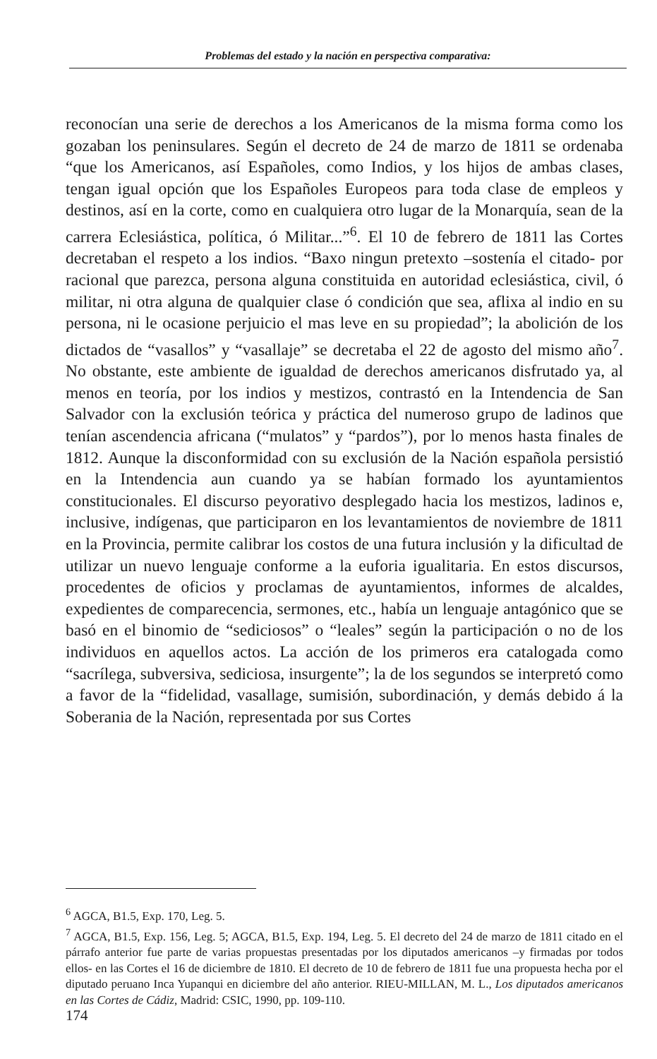Problemas del estado y la nación en perspectiva comparativa:
reconocían una serie de derechos a los Americanos de la misma forma como los gozaban los peninsulares. Según el decreto de 24 de marzo de 1811 se ordenaba “que los Americanos, así Españoles, como Indios, y los hijos de ambas clases, tengan igual opción que los Españoles Europeos para toda clase de empleos y destinos, así en la corte, como en cualquiera otro lugar de la Monarquía, sean de la carrera Eclesiástica, política, ó Militar...”<sup>6</sup>. El 10 de febrero de 1811 las Cortes decretaban el respeto a los indios. “Baxo ningun pretexto –sostenía el citado- por racional que parezca, persona alguna constituida en autoridad eclesiástica, civil, ó militar, ni otra alguna de qualquier clase ó condición que sea, aflixa al indio en su persona, ni le ocasione perjuicio el mas leve en su propiedad”; la abolición de los dictados de “vasallos” y “vasallaje” se decretaba el 22 de agosto del mismo año<sup>7</sup>. No obstante, este ambiente de igualdad de derechos americanos disfrutado ya, al menos en teoría, por los indios y mestizos, contrastó en la Intendencia de San Salvador con la exclusión teórica y práctica del numeroso grupo de ladinos que tenían ascendencia africana (“mulatos” y “pardos”), por lo menos hasta finales de 1812. Aunque la disconformidad con su exclusión de la Nación española persistió en la Intendencia aun cuando ya se habían formado los ayuntamientos constitucionales. El discurso peyorativo desplegado hacia los mestizos, ladinos e, inclusive, indígenas, que participaron en los levantamientos de noviembre de 1811 en la Provincia, permite calibrar los costos de una futura inclusión y la dificultad de utilizar un nuevo lenguaje conforme a la euforia igualitaria. En estos discursos, procedentes de oficios y proclamas de ayuntamientos, informes de alcaldes, expedientes de comparecencia, sermones, etc., había un lenguaje antagónico que se basó en el binomio de “sediciosos” o “leales” según la participación o no de los individuos en aquellos actos. La acción de los primeros era catalogada como “sacrílega, subversiva, sediciosa, insurgente”; la de los segundos se interpretó como a favor de la “fidelidad, vasallage, sumisión, subordinación, y demás debido á la Soberania de la Nación, representada por sus Cortes
<sup>6</sup> AGCA, B1.5, Exp. 170, Leg. 5.
<sup>7</sup> AGCA, B1.5, Exp. 156, Leg. 5; AGCA, B1.5, Exp. 194, Leg. 5. El decreto del 24 de marzo de 1811 citado en el párrafo anterior fue parte de varias propuestas presentadas por los diputados americanos –y firmadas por todos ellos- en las Cortes el 16 de diciembre de 1810. El decreto de 10 de febrero de 1811 fue una propuesta hecha por el diputado peruano Inca Yupanqui en diciembre del año anterior. RIEU-MILLAN, M. L., Los diputados americanos en las Cortes de Cádiz, Madrid: CSIC, 1990, pp. 109-110.
174